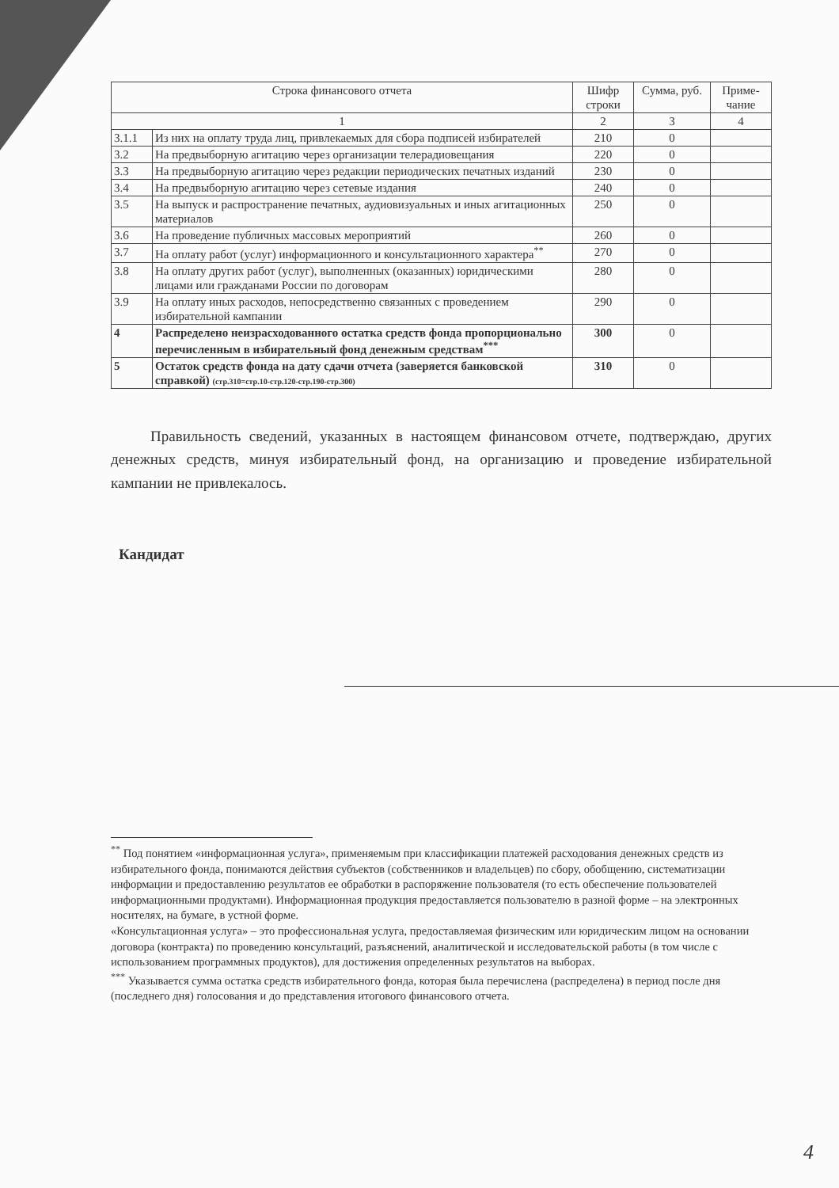| Строка финансового отчета | | Шифр строки | Сумма, руб. | Приме-чание |
| --- | --- | --- | --- | --- |
| 1 | | 2 | 3 | 4 |
| 3.1.1 | Из них на оплату труда лиц, привлекаемых для сбора подписей избирателей | 210 | 0 | |
| 3.2 | На предвыборную агитацию через организации телерадиовещания | 220 | 0 | |
| 3.3 | На предвыборную агитацию через редакции периодических печатных изданий | 230 | 0 | |
| 3.4 | На предвыборную агитацию через сетевые издания | 240 | 0 | |
| 3.5 | На выпуск и распространение печатных, аудиовизуальных и иных агитационных материалов | 250 | 0 | |
| 3.6 | На проведение публичных массовых мероприятий | 260 | 0 | |
| 3.7 | На оплату работ (услуг) информационного и консультационного характера<sup>**</sup> | 270 | 0 | |
| 3.8 | На оплату других работ (услуг), выполненных (оказанных) юридическими лицами или гражданами России по договорам | 280 | 0 | |
| 3.9 | На оплату иных расходов, непосредственно связанных с проведением избирательной кампании | 290 | 0 | |
| 4 | Распределено неизрасходованного остатка средств фонда пропорционально перечисленным в избирательный фонд денежным средствам<sup>***</sup> | 300 | 0 | |
| 5 | Остаток средств фонда на дату сдачи отчета (заверяется банковской справкой) (стр.310=стр.10-стр.120-стр.190-стр.300) | 310 | 0 | |
Правильность сведений, указанных в настоящем финансовом отчете, подтверждаю, других денежных средств, минуя избирательный фонд, на организацию и проведение избирательной кампании не привлекалось.
Кандидат
<sup>**</sup> Под понятием «информационная услуга», применяемым при классификации платежей расходования денежных средств из избирательного фонда, понимаются действия субъектов (собственников и владельцев) по сбору, обобщению, систематизации информации и предоставлению результатов ее обработки в распоряжение пользователя (то есть обеспечение пользователей информационными продуктами). Информационная продукция предоставляется пользователю в разной форме – на электронных носителях, на бумаге, в устной форме.
«Консультационная услуга» – это профессиональная услуга, предоставляемая физическим или юридическим лицом на основании договора (контракта) по проведению консультаций, разъяснений, аналитической и исследовательской работы (в том числе с использованием программных продуктов), для достижения определенных результатов на выборах.
<sup>***</sup> Указывается сумма остатка средств избирательного фонда, которая была перечислена (распределена) в период после дня (последнего дня) голосования и до представления итогового финансового отчета.
4